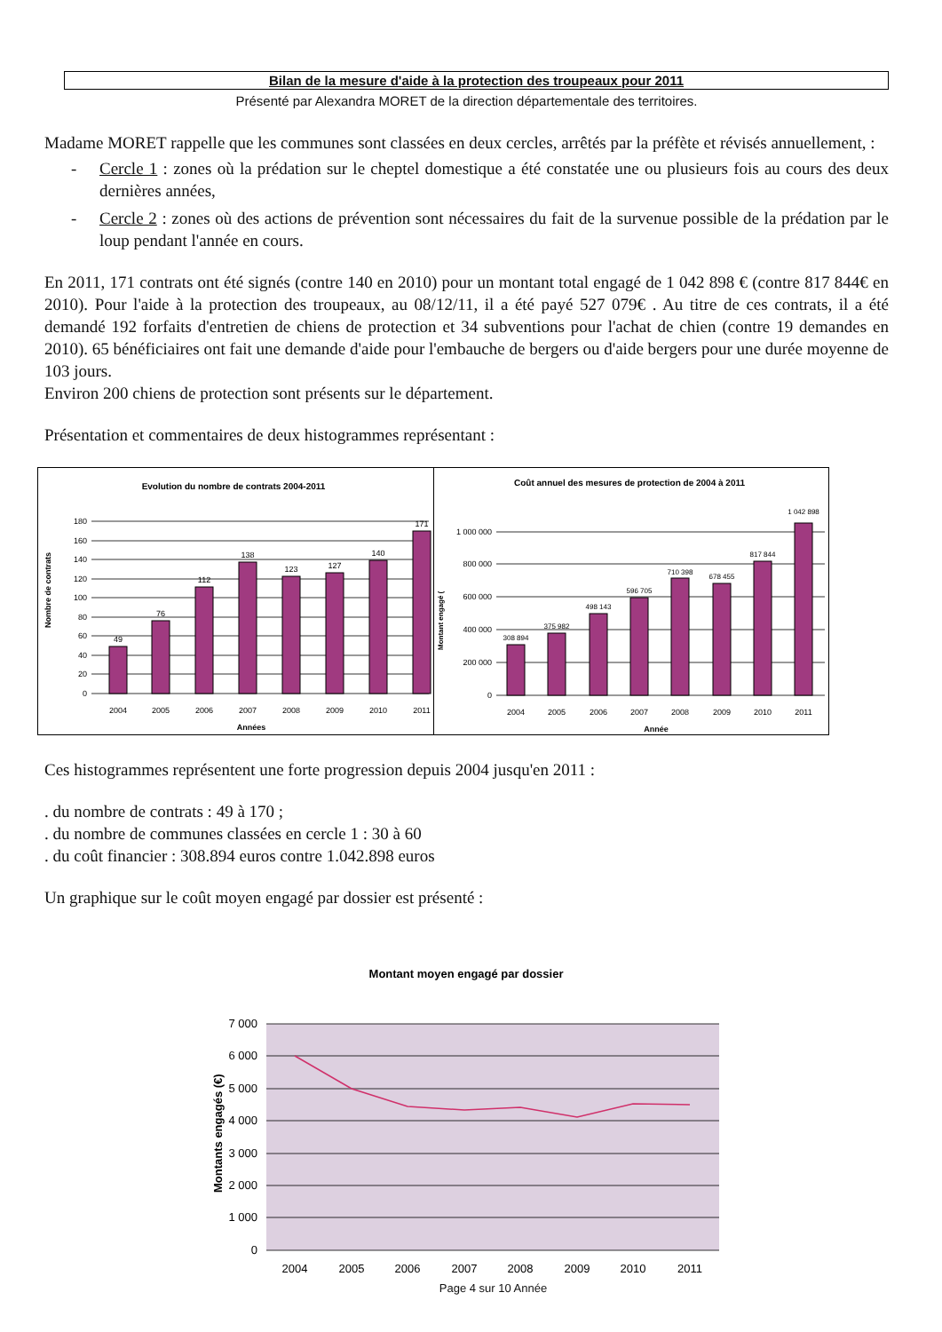Bilan de la mesure d'aide à la protection des troupeaux pour 2011
Présenté par Alexandra MORET de la direction départementale des territoires.
Madame MORET rappelle que les communes sont classées en deux cercles, arrêtés par la préfète et révisés annuellement, :
- Cercle 1 : zones où la prédation sur le cheptel domestique a été constatée une ou plusieurs fois au cours des deux dernières années,
- Cercle 2 : zones où des actions de prévention sont nécessaires du fait de la survenue possible de la prédation par le loup pendant l'année en cours.
En 2011, 171 contrats ont été signés (contre 140 en 2010) pour un montant total engagé de 1 042 898 € (contre 817 844€ en 2010). Pour l'aide à la protection des troupeaux, au 08/12/11, il a été payé 527 079€ . Au titre de ces contrats, il a été demandé 192 forfaits d'entretien de chiens de protection et 34 subventions pour l'achat de chien (contre 19 demandes en 2010). 65 bénéficiaires ont fait une demande d'aide pour l'embauche de bergers ou d'aide bergers pour une durée moyenne de 103 jours.
Environ 200 chiens de protection sont présents sur le département.
Présentation et commentaires de deux histogrammes représentant :
Evolution du nombre de contrats 2004-2011
180
160
140
120
100
80
60
40
20
0
49
76
112
138
123
127
140
171
2004
2005
2006
2007
2008
2009
2010
2011
Années
Nombre de contrats
Coût annuel des mesures de protection de 2004 à 2011
1 000 000
800 000
600 000
400 000
200 000
0
308 894
375 982
498 143
596 705
710 398
678 455
817 844
1 042 898
2004
2005
2006
2007
2008
2009
2010
2011
Année
Montant engagé (
Ces histogrammes représentent une forte progression depuis 2004 jusqu'en 2011 :
. du nombre de contrats : 49 à 170 ;
. du nombre de communes classées en cercle 1 : 30 à 60
. du coût financier : 308.894 euros contre 1.042.898 euros
Un graphique sur le coût moyen engagé par dossier est présenté :
Montant moyen engagé par dossier
7 000
6 000
5 000
4 000
3 000
2 000
1 000
0
2004
2005
2006
2007
2008
2009
2010
2011
Montants engagés (€)
Page 4 sur 10 Année